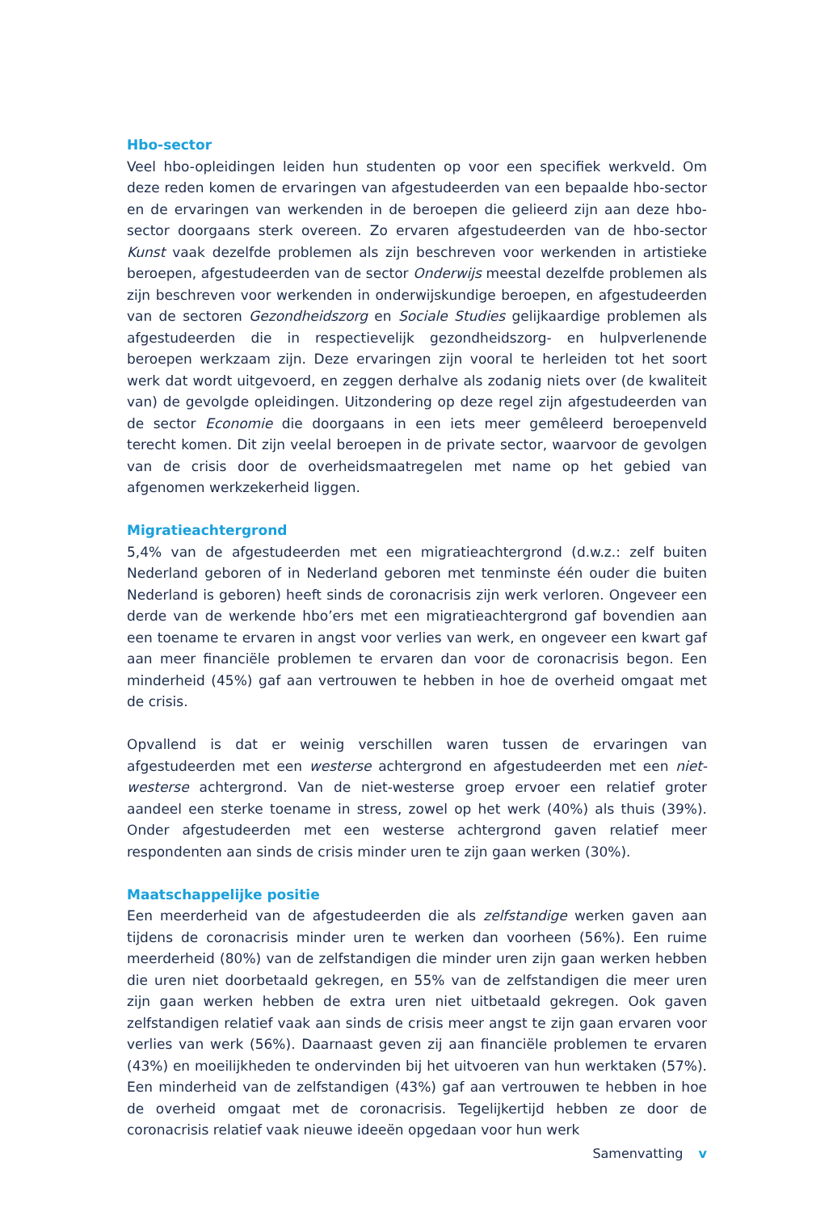Hbo-sector
Veel hbo-opleidingen leiden hun studenten op voor een specifiek werkveld. Om deze reden komen de ervaringen van afgestudeerden van een bepaalde hbo-sector en de ervaringen van werkenden in de beroepen die gelieerd zijn aan deze hbo-sector doorgaans sterk overeen. Zo ervaren afgestudeerden van de hbo-sector Kunst vaak dezelfde problemen als zijn beschreven voor werkenden in artistieke beroepen, afgestudeerden van de sector Onderwijs meestal dezelfde problemen als zijn beschreven voor werkenden in onderwijskundige beroepen, en afgestudeerden van de sectoren Gezondheidszorg en Sociale Studies gelijkaardige problemen als afgestudeerden die in respectievelijk gezondheidszorg- en hulpverlenende beroepen werkzaam zijn. Deze ervaringen zijn vooral te herleiden tot het soort werk dat wordt uitgevoerd, en zeggen derhalve als zodanig niets over (de kwaliteit van) de gevolgde opleidingen. Uitzondering op deze regel zijn afgestudeerden van de sector Economie die doorgaans in een iets meer gemêleerd beroepenveld terecht komen. Dit zijn veelal beroepen in de private sector, waarvoor de gevolgen van de crisis door de overheidsmaatregelen met name op het gebied van afgenomen werkzekerheid liggen.
Migratieachtergrond
5,4% van de afgestudeerden met een migratieachtergrond (d.w.z.: zelf buiten Nederland geboren of in Nederland geboren met tenminste één ouder die buiten Nederland is geboren) heeft sinds de coronacrisis zijn werk verloren. Ongeveer een derde van de werkende hbo’ers met een migratieachtergrond gaf bovendien aan een toename te ervaren in angst voor verlies van werk, en ongeveer een kwart gaf aan meer financiële problemen te ervaren dan voor de coronacrisis begon. Een minderheid (45%) gaf aan vertrouwen te hebben in hoe de overheid omgaat met de crisis.
Opvallend is dat er weinig verschillen waren tussen de ervaringen van afgestudeerden met een westerse achtergrond en afgestudeerden met een niet-westerse achtergrond. Van de niet-westerse groep ervoer een relatief groter aandeel een sterke toename in stress, zowel op het werk (40%) als thuis (39%). Onder afgestudeerden met een westerse achtergrond gaven relatief meer respondenten aan sinds de crisis minder uren te zijn gaan werken (30%).
Maatschappelijke positie
Een meerderheid van de afgestudeerden die als zelfstandige werken gaven aan tijdens de coronacrisis minder uren te werken dan voorheen (56%). Een ruime meerderheid (80%) van de zelfstandigen die minder uren zijn gaan werken hebben die uren niet doorbetaald gekregen, en 55% van de zelfstandigen die meer uren zijn gaan werken hebben de extra uren niet uitbetaald gekregen. Ook gaven zelfstandigen relatief vaak aan sinds de crisis meer angst te zijn gaan ervaren voor verlies van werk (56%). Daarnaast geven zij aan financiële problemen te ervaren (43%) en moeilijkheden te ondervinden bij het uitvoeren van hun werktaken (57%). Een minderheid van de zelfstandigen (43%) gaf aan vertrouwen te hebben in hoe de overheid omgaat met de coronacrisis. Tegelijkertijd hebben ze door de coronacrisis relatief vaak nieuwe ideeën opgedaan voor hun werk
Samenvatting v